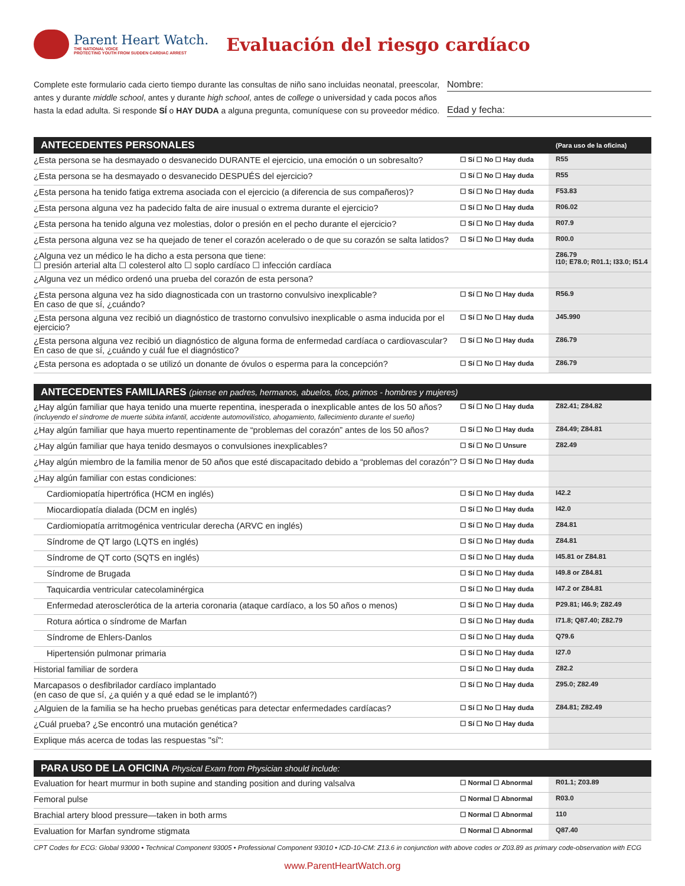Parent Heart Watch.
THE NATIONAL VOICE
PROTECTING YOUTH FROM SUDDEN CARDIAC ARREST
Evaluación del riesgo cardíaco
Complete este formulario cada cierto tiempo durante las consultas de niño sano incluidas neonatal, preescolar, antes y durante middle school, antes y durante high school, antes de college o universidad y cada pocos años hasta la edad adulta. Si responde SÍ o HAY DUDA a alguna pregunta, comuníquese con su proveedor médico.
Nombre:
Edad y fecha:
| ANTECEDENTES PERSONALES | | (Para uso de la oficina) |
| --- | --- | --- |
| ¿Esta persona se ha desmayado o desvanecido DURANTE el ejercicio, una emoción o un sobresalto? | ☐ Sí ☐ No ☐ Hay duda | R55 |
| ¿Esta persona se ha desmayado o desvanecido DESPUÉS del ejercicio? | ☐ Sí ☐ No ☐ Hay duda | R55 |
| ¿Esta persona ha tenido fatiga extrema asociada con el ejercicio (a diferencia de sus compañeros)? | ☐ Sí ☐ No ☐ Hay duda | F53.83 |
| ¿Esta persona alguna vez ha padecido falta de aire inusual o extrema durante el ejercicio? | ☐ Sí ☐ No ☐ Hay duda | R06.02 |
| ¿Esta persona ha tenido alguna vez molestias, dolor o presión en el pecho durante el ejercicio? | ☐ Sí ☐ No ☐ Hay duda | R07.9 |
| ¿Esta persona alguna vez se ha quejado de tener el corazón acelerado o de que su corazón se salta latidos? | ☐ Sí ☐ No ☐ Hay duda | R00.0 |
| ¿Alguna vez un médico le ha dicho a esta persona que tiene: ☐ presión arterial alta ☐ colesterol alto ☐ soplo cardíaco ☐ infección cardíaca | | Z86.79 I10; E78.0; R01.1; I33.0; I51.4 |
| ¿Alguna vez un médico ordenó una prueba del corazón de esta persona? | | |
| ¿Esta persona alguna vez ha sido diagnosticada con un trastorno convulsivo inexplicable? En caso de que sí, ¿cuándo? | ☐ Sí ☐ No ☐ Hay duda | R56.9 |
| ¿Esta persona alguna vez recibió un diagnóstico de trastorno convulsivo inexplicable o asma inducida por el ejercicio? | ☐ Sí ☐ No ☐ Hay duda | J45.990 |
| ¿Esta persona alguna vez recibió un diagnóstico de alguna forma de enfermedad cardíaca o cardiovascular? En caso de que sí, ¿cuándo y cuál fue el diagnóstico? | ☐ Sí ☐ No ☐ Hay duda | Z86.79 |
| ¿Esta persona es adoptada o se utilizó un donante de óvulos o esperma para la concepción? | ☐ Sí ☐ No ☐ Hay duda | Z86.79 |
| ANTECEDENTES FAMILIARES (piense en padres, hermanos, abuelos, tíos, primos - hombres y mujeres) | | |
| ¿Hay algún familiar que haya tenido una muerte repentina, inesperada o inexplicable antes de los 50 años? (incluyendo el síndrome de muerte súbita infantil, accidente automovilístico, ahogamiento, fallecimiento durante el sueño) | ☐ Sí ☐ No ☐ Hay duda | Z82.41; Z84.82 |
| ¿Hay algún familiar que haya muerto repentinamente de “problemas del corazón” antes de los 50 años? | ☐ Sí ☐ No ☐ Hay duda | Z84.49; Z84.81 |
| ¿Hay algún familiar que haya tenido desmayos o convulsiones inexplicables? | ☐ Sí ☐ No ☐ Unsure | Z82.49 |
| ¿Hay algún miembro de la familia menor de 50 años que esté discapacitado debido a “problemas del corazón”? | ☐ Sí ☐ No ☐ Hay duda | |
| ¿Hay algún familiar con estas condiciones: | | |
| Cardiomiopatía hipertrófica (HCM en inglés) | ☐ Sí ☐ No ☐ Hay duda | I42.2 |
| Miocardiopatía dialada (DCM en inglés) | ☐ Sí ☐ No ☐ Hay duda | I42.0 |
| Cardiomiopatía arritmogénica ventricular derecha (ARVC en inglés) | ☐ Sí ☐ No ☐ Hay duda | Z84.81 |
| Síndrome de QT largo (LQTS en inglés) | ☐ Sí ☐ No ☐ Hay duda | Z84.81 |
| Síndrome de QT corto (SQTS en inglés) | ☐ Sí ☐ No ☐ Hay duda | I45.81 or Z84.81 |
| Síndrome de Brugada | ☐ Sí ☐ No ☐ Hay duda | I49.8 or Z84.81 |
| Taquicardia ventricular catecolaminérgica | ☐ Sí ☐ No ☐ Hay duda | I47.2 or Z84.81 |
| Enfermedad aterosclerótica de la arteria coronaria (ataque cardíaco, a los 50 años o menos) | ☐ Sí ☐ No ☐ Hay duda | P29.81; I46.9; Z82.49 |
| Rotura aórtica o síndrome de Marfan | ☐ Sí ☐ No ☐ Hay duda | I71.8; Q87.40; Z82.79 |
| Síndrome de Ehlers-Danlos | ☐ Sí ☐ No ☐ Hay duda | Q79.6 |
| Hipertensión pulmonar primaria | ☐ Sí ☐ No ☐ Hay duda | I27.0 |
| Historial familiar de sordera | ☐ Sí ☐ No ☐ Hay duda | Z82.2 |
| Marcapasos o desfibrilador cardíaco implantado (en caso de que sí, ¿a quién y a qué edad se le implantó?) | ☐ Sí ☐ No ☐ Hay duda | Z95.0; Z82.49 |
| ¿Alguien de la familia se ha hecho pruebas genéticas para detectar enfermedades cardíacas? | ☐ Sí ☐ No ☐ Hay duda | Z84.81; Z82.49 |
| ¿Cuál prueba? ¿Se encontró una mutación genética? | ☐ Sí ☐ No ☐ Hay duda | |
| Explique más acerca de todas las respuestas "sí": | | |
| PARA USO DE LA OFICINA Physical Exam from Physician should include: | | |
| Evaluation for heart murmur in both supine and standing position and during valsalva | ☐ Normal ☐ Abnormal | R01.1; Z03.89 |
| Femoral pulse | ☐ Normal ☐ Abnormal | R03.0 |
| Brachial artery blood pressure—taken in both arms | ☐ Normal ☐ Abnormal | 110 |
| Evaluation for Marfan syndrome stigmata | ☐ Normal ☐ Abnormal | Q87.40 |
CPT Codes for ECG: Global 93000 • Technical Component 93005 • Professional Component 93010 • ICD-10-CM: Z13.6 in conjunction with above codes or Z03.89 as primary code-observation with ECG
www.ParentHeartWatch.org